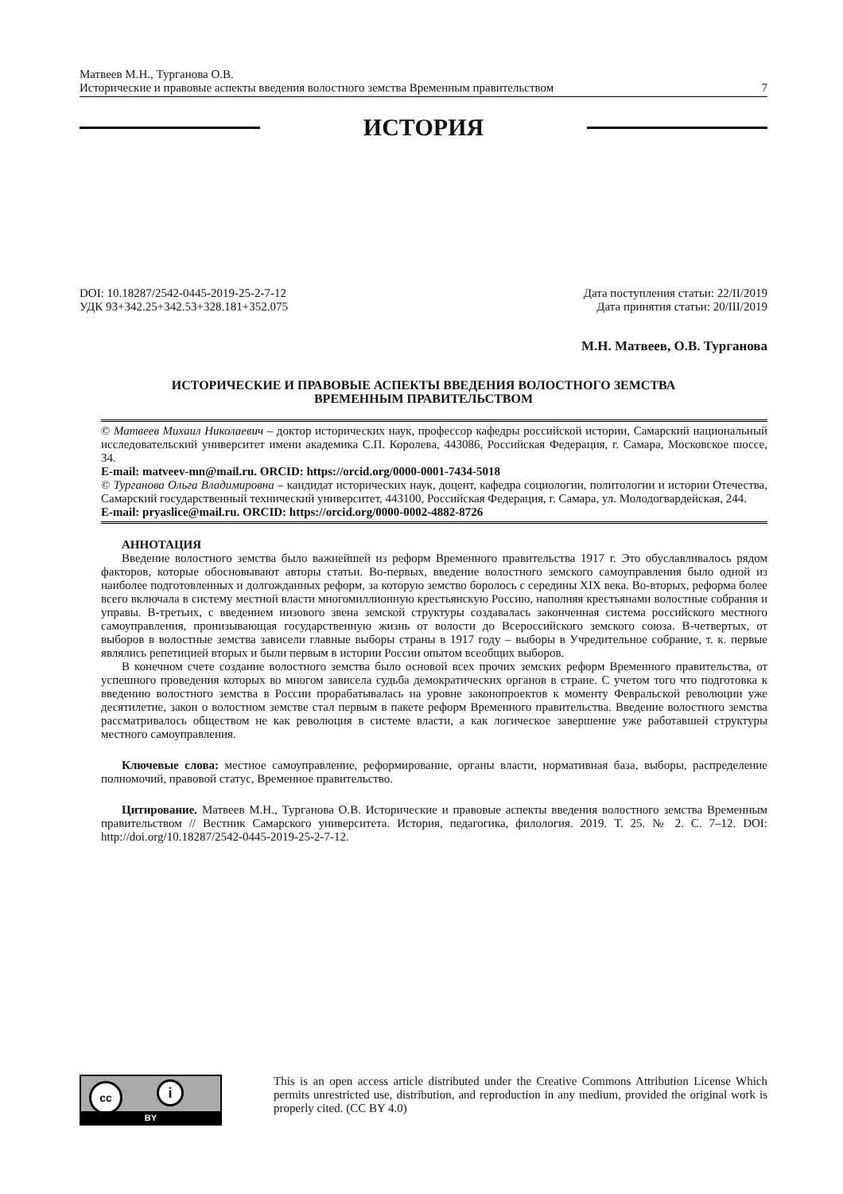Матвеев М.Н., Турганова О.В.
Исторические и правовые аспекты введения волостного земства Временным правительством 7
ИСТОРИЯ
DOI: 10.18287/2542-0445-2019-25-2-7-12
УДК 93+342.25+342.53+328.181+352.075
Дата поступления статьи: 22/II/2019
Дата принятия статьи: 20/III/2019
М.Н. Матвеев, О.В. Турганова
ИСТОРИЧЕСКИЕ И ПРАВОВЫЕ АСПЕКТЫ ВВЕДЕНИЯ ВОЛОСТНОГО ЗЕМСТВА
ВРЕМЕННЫМ ПРАВИТЕЛЬСТВОМ
© Матвеев Михаил Николаевич – доктор исторических наук, профессор кафедры российской истории, Самарский национальный исследовательский университет имени академика С.П. Королева, 443086, Российская Федерация, г. Самара, Московское шоссе, 34.
E-mail: matveev-mn@mail.ru. ORCID: https://orcid.org/0000-0001-7434-5018
© Турганова Ольга Владимировна – кандидат исторических наук, доцент, кафедра социологии, политологии и истории Отечества, Самарский государственный технический университет, 443100, Российская Федерация, г. Самара, ул. Молодогвардейская, 244.
E-mail: pryaslice@mail.ru. ORCID: https://orcid.org/0000-0002-4882-8726
АННОТАЦИЯ
Введение волостного земства было важнейшей из реформ Временного правительства 1917 г. Это обуславливалось рядом факторов, которые обосновывают авторы статьи. Во-первых, введение волостного земского самоуправления было одной из наиболее подготовленных и долгожданных реформ, за которую земство боролось с середины XIX века. Во-вторых, реформа более всего включала в систему местной власти многомиллионную крестьянскую Россию, наполняя крестьянами волостные собрания и управы. В-третьих, с введением низового звена земской структуры создавалась законченная система российского местного самоуправления, пронизывающая государственную жизнь от волости до Всероссийского земского союза. В-четвертых, от выборов в волостные земства зависели главные выборы страны в 1917 году – выборы в Учредительное собрание, т. к. первые являлись репетицией вторых и были первым в истории России опытом всеобщих выборов.
В конечном счете создание волостного земства было основой всех прочих земских реформ Временного правительства, от успешного проведения которых во многом зависела судьба демократических органов в стране. С учетом того что подготовка к введению волостного земства в России прорабатывалась на уровне законопроектов к моменту Февральской революции уже десятилетие, закон о волостном земстве стал первым в пакете реформ Временного правительства. Введение волостного земства рассматривалось обществом не как революция в системе власти, а как логическое завершение уже работавшей структуры местного самоуправления.
Ключевые слова: местное самоуправление, реформирование, органы власти, нормативная база, выборы, распределение полномочий, правовой статус, Временное правительство.
Цитирование. Матвеев М.Н., Турганова О.В. Исторические и правовые аспекты введения волостного земства Временным правительством // Вестник Самарского университета. История, педагогика, филология. 2019. Т. 25. № 2. С. 7–12. DOI: http://doi.org/10.18287/2542-0445-2019-25-2-7-12.
cc i
BY
This is an open access article distributed under the Creative Commons Attribution License Which permits unrestricted use, distribution, and reproduction in any medium, provided the original work is properly cited. (CC BY 4.0)